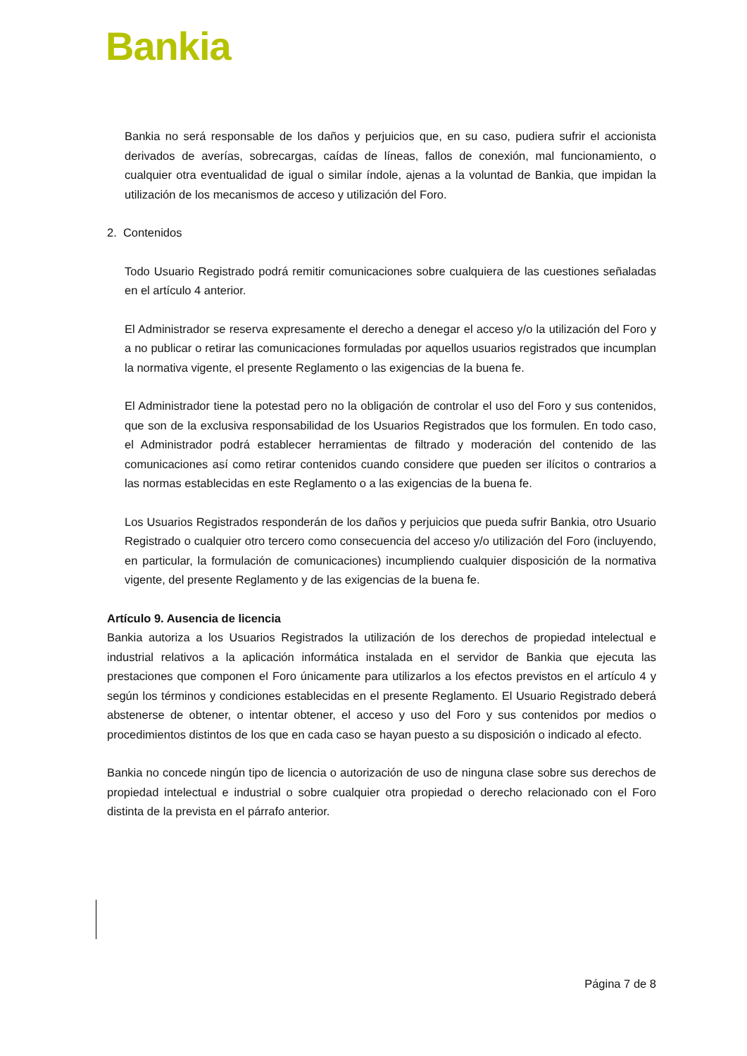Bankia
Bankia no será responsable de los daños y perjuicios que, en su caso, pudiera sufrir el accionista derivados de averías, sobrecargas, caídas de líneas, fallos de conexión, mal funcionamiento, o cualquier otra eventualidad de igual o similar índole, ajenas a la voluntad de Bankia, que impidan la utilización de los mecanismos de acceso y utilización del Foro.
2. Contenidos
Todo Usuario Registrado podrá remitir comunicaciones sobre cualquiera de las cuestiones señaladas en el artículo 4 anterior.
El Administrador se reserva expresamente el derecho a denegar el acceso y/o la utilización del Foro y a no publicar o retirar las comunicaciones formuladas por aquellos usuarios registrados que incumplan la normativa vigente, el presente Reglamento o las exigencias de la buena fe.
El Administrador tiene la potestad pero no la obligación de controlar el uso del Foro y sus contenidos, que son de la exclusiva responsabilidad de los Usuarios Registrados que los formulen. En todo caso, el Administrador podrá establecer herramientas de filtrado y moderación del contenido de las comunicaciones así como retirar contenidos cuando considere que pueden ser ilícitos o contrarios a las normas establecidas en este Reglamento o a las exigencias de la buena fe.
Los Usuarios Registrados responderán de los daños y perjuicios que pueda sufrir Bankia, otro Usuario Registrado o cualquier otro tercero como consecuencia del acceso y/o utilización del Foro (incluyendo, en particular, la formulación de comunicaciones) incumpliendo cualquier disposición de la normativa vigente, del presente Reglamento y de las exigencias de la buena fe.
Artículo 9. Ausencia de licencia
Bankia autoriza a los Usuarios Registrados la utilización de los derechos de propiedad intelectual e industrial relativos a la aplicación informática instalada en el servidor de Bankia que ejecuta las prestaciones que componen el Foro únicamente para utilizarlos a los efectos previstos en el artículo 4 y según los términos y condiciones establecidas en el presente Reglamento. El Usuario Registrado deberá abstenerse de obtener, o intentar obtener, el acceso y uso del Foro y sus contenidos por medios o procedimientos distintos de los que en cada caso se hayan puesto a su disposición o indicado al efecto.
Bankia no concede ningún tipo de licencia o autorización de uso de ninguna clase sobre sus derechos de propiedad intelectual e industrial o sobre cualquier otra propiedad o derecho relacionado con el Foro distinta de la prevista en el párrafo anterior.
Página 7 de 8